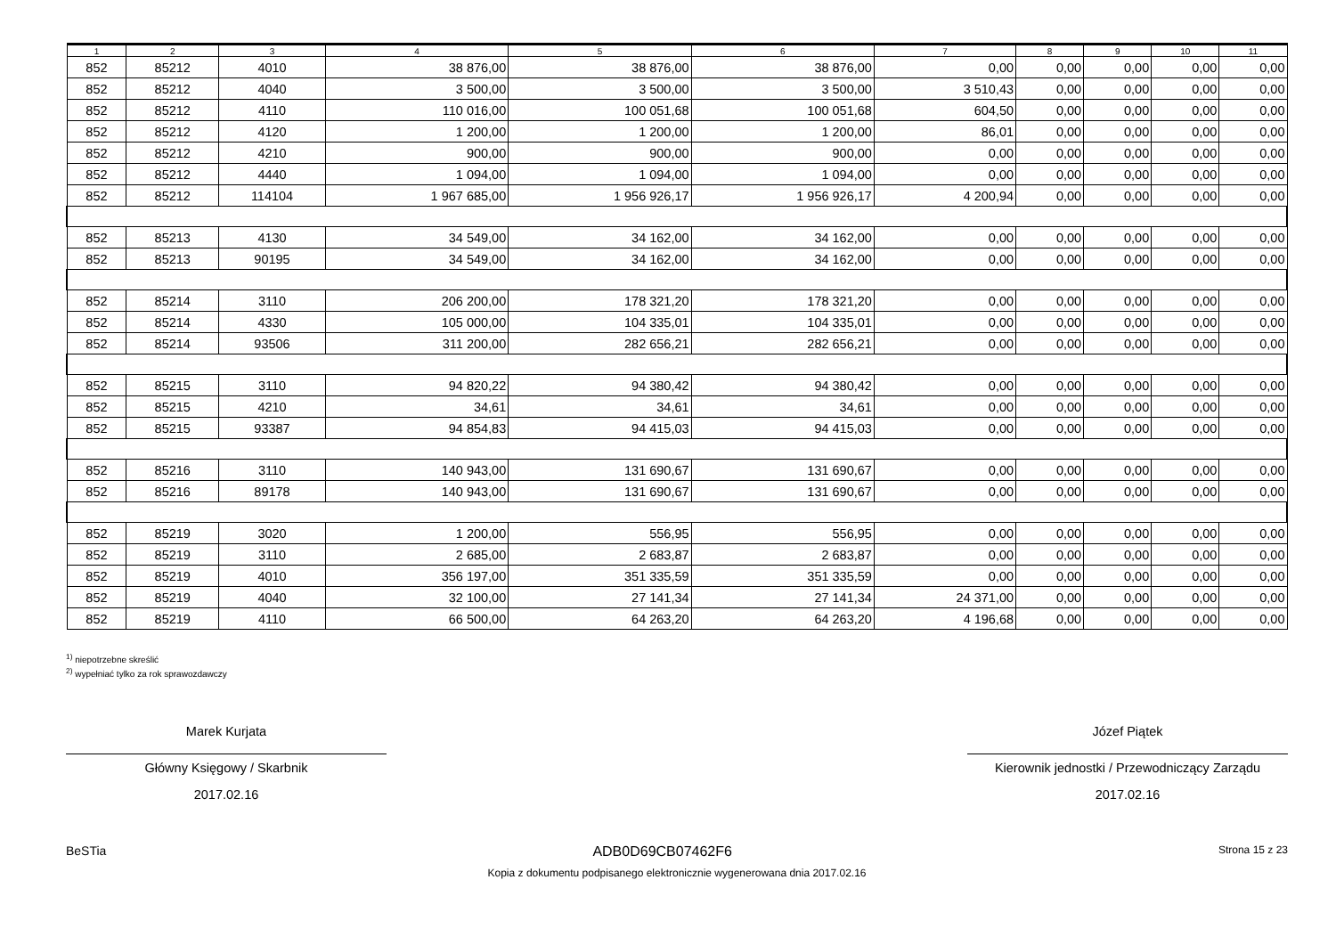| 1 | 2 | 3 | 4 | 5 | 6 | 7 | 8 | 9 | 10 | 11 |
| --- | --- | --- | --- | --- | --- | --- | --- | --- | --- | --- |
| 852 | 85212 | 4010 | 38 876,00 | 38 876,00 | 38 876,00 | 0,00 | 0,00 | 0,00 | 0,00 | 0,00 |
| 852 | 85212 | 4040 | 3 500,00 | 3 500,00 | 3 500,00 | 3 510,43 | 0,00 | 0,00 | 0,00 | 0,00 |
| 852 | 85212 | 4110 | 110 016,00 | 100 051,68 | 100 051,68 | 604,50 | 0,00 | 0,00 | 0,00 | 0,00 |
| 852 | 85212 | 4120 | 1 200,00 | 1 200,00 | 1 200,00 | 86,01 | 0,00 | 0,00 | 0,00 | 0,00 |
| 852 | 85212 | 4210 | 900,00 | 900,00 | 900,00 | 0,00 | 0,00 | 0,00 | 0,00 | 0,00 |
| 852 | 85212 | 4440 | 1 094,00 | 1 094,00 | 1 094,00 | 0,00 | 0,00 | 0,00 | 0,00 | 0,00 |
| 852 | 85212 | 114104 | 1 967 685,00 | 1 956 926,17 | 1 956 926,17 | 4 200,94 | 0,00 | 0,00 | 0,00 | 0,00 |
| 852 | 85213 | 4130 | 34 549,00 | 34 162,00 | 34 162,00 | 0,00 | 0,00 | 0,00 | 0,00 | 0,00 |
| 852 | 85213 | 90195 | 34 549,00 | 34 162,00 | 34 162,00 | 0,00 | 0,00 | 0,00 | 0,00 | 0,00 |
| 852 | 85214 | 3110 | 206 200,00 | 178 321,20 | 178 321,20 | 0,00 | 0,00 | 0,00 | 0,00 | 0,00 |
| 852 | 85214 | 4330 | 105 000,00 | 104 335,01 | 104 335,01 | 0,00 | 0,00 | 0,00 | 0,00 | 0,00 |
| 852 | 85214 | 93506 | 311 200,00 | 282 656,21 | 282 656,21 | 0,00 | 0,00 | 0,00 | 0,00 | 0,00 |
| 852 | 85215 | 3110 | 94 820,22 | 94 380,42 | 94 380,42 | 0,00 | 0,00 | 0,00 | 0,00 | 0,00 |
| 852 | 85215 | 4210 | 34,61 | 34,61 | 34,61 | 0,00 | 0,00 | 0,00 | 0,00 | 0,00 |
| 852 | 85215 | 93387 | 94 854,83 | 94 415,03 | 94 415,03 | 0,00 | 0,00 | 0,00 | 0,00 | 0,00 |
| 852 | 85216 | 3110 | 140 943,00 | 131 690,67 | 131 690,67 | 0,00 | 0,00 | 0,00 | 0,00 | 0,00 |
| 852 | 85216 | 89178 | 140 943,00 | 131 690,67 | 131 690,67 | 0,00 | 0,00 | 0,00 | 0,00 | 0,00 |
| 852 | 85219 | 3020 | 1 200,00 | 556,95 | 556,95 | 0,00 | 0,00 | 0,00 | 0,00 | 0,00 |
| 852 | 85219 | 3110 | 2 685,00 | 2 683,87 | 2 683,87 | 0,00 | 0,00 | 0,00 | 0,00 | 0,00 |
| 852 | 85219 | 4010 | 356 197,00 | 351 335,59 | 351 335,59 | 0,00 | 0,00 | 0,00 | 0,00 | 0,00 |
| 852 | 85219 | 4040 | 32 100,00 | 27 141,34 | 27 141,34 | 24 371,00 | 0,00 | 0,00 | 0,00 | 0,00 |
| 852 | 85219 | 4110 | 66 500,00 | 64 263,20 | 64 263,20 | 4 196,68 | 0,00 | 0,00 | 0,00 | 0,00 |
<sup>1)</sup> niepotrzebne skreślić
<sup>2)</sup> wypełniać tylko za rok sprawozdawczy
Marek Kurjata
Główny Księgowy / Skarbnik
2017.02.16
Józef Piątek
Kierownik jednostki / Przewodniczący Zarządu
2017.02.16
BeSTia ADB0D69CB07462F6 Strona 15 z 23
Kopia z dokumentu podpisanego elektronicznie wygenerowana dnia 2017.02.16